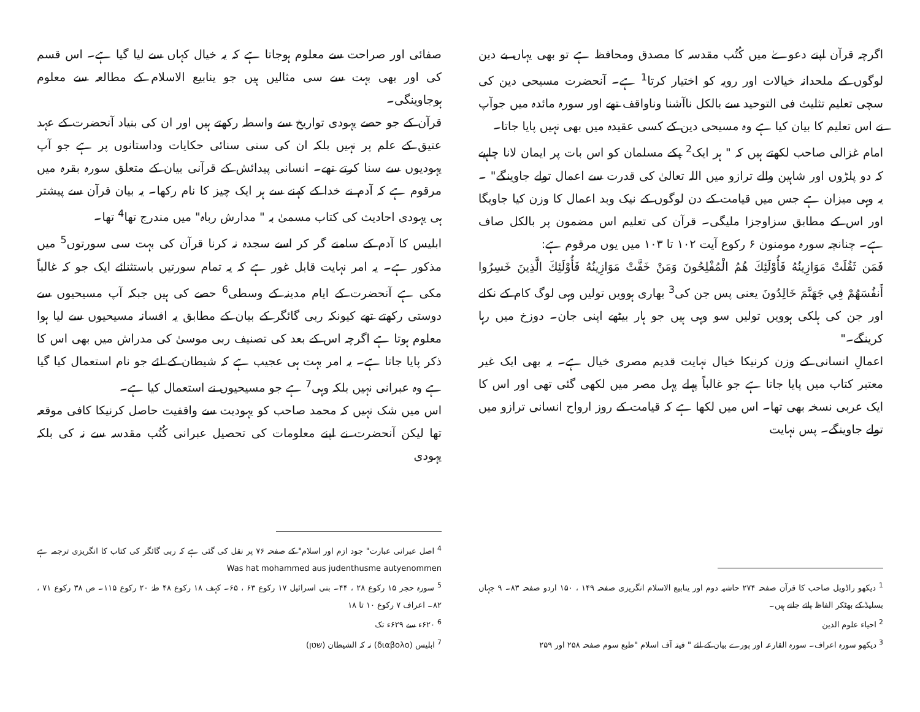اگرچہ قرآن اپنے دعوےٰ میں کُتُب مقدسہ کا مصدق ومحافظ ہے تو بھی یہاں بے دین لوگوں کے ملحدانہ خیالات اور رویہ کو اختیار کرتا<sup>1</sup> ہے۔ آنحضرت مسیحی دین کی سچی تعلیم تثلیث فی التوحید سے بالکل ناآشنا وناواقف تھے اور سورہ مائدہ میں جوآپ نے اس تعلیم کا بیان کیا ہے وہ مسیحی دین کے کسی عقیدہ میں بھی نہیں پایا جاتا۔
امام غزالی صاحب لکھتے ہیں کہ " ہر ایک<sup>2</sup> پکے مسلمان کو اس بات پر ایمان لانا چاہیے کہ دو پلڑوں اور شاہین والے ترازو میں اللہ تعالیٰ کی قدرت سے اعمال تولے جاوینگے" ۔ یہ وہی میزان ہے جس میں قیامت کے دن لوگوں کے نیک وبد اعمال کا وزن کیا جاویگا اور اس کے مطابق سزاوجزا ملیگی۔ قرآن کی تعلیم اس مضمون پر بالکل صاف ہے۔ چنانچہ سورہ مومنون ۶ رکوع آیت ۱۰۲ تا ۱۰۳ میں یوں مرقوم ہے:
فَمَن ثَقُلَتْ مَوَازِينُهُ فَأُوْلَئِكَ هُمُ الْمُفْلِحُونَ وَمَنْ خَفَّتْ مَوَازِينُهُ فَأُوْلَئِكَ الَّذِينَ خَسِرُوا أَنفُسَهُمْ فِي جَهَنَّمَ خَالِدُونَ یعنی پس جن کی<sup>3</sup> بھاری ہوویں تولیں وہی لوگ کام کے نکلے اور جن کی ہلکی ہوویں تولیں سو وہی ہیں جو ہار بیٹھے اپنی جان۔ دوزخ میں رہا کرینگے۔"
اعمالِ انسانی کے وزن کرنیکا خیال نہایت قدیم مصری خیال ہے۔ یہ بھی ایک غیر معتبر کتاب میں پایا جاتا ہے جو غالباً پہلے پہل مصر میں لکھی گئی تھی اور اس کا ایک عربی نسخہ بھی تھا۔ اس میں لکھا ہے کہ قیامت کے روز ارواح انسانی ترازو میں تولے جاوینگے۔ پس نہایت
<sup>1</sup> دیکھو راڈویل صاحب کا قرآن صفحہ ۲۷۴ حاشیہ دوم اور ینابیع الاسلام انگریزی صفحہ ۱۴۹ ، ۱۵۰ اردو صفحہ ۸۳۔ ۹ جہاں بسلیڈ کے بھٹکر الفاظ پائے جاتے ہیں۔
<sup>2</sup> احیاء علوم الدین
<sup>3</sup> دیکھو سورہ اعراف۔ سورہ القارعہ اور پورے بیان کے لئے " فیتہ آف اسلام "طبع سوم صفحہ ۲۵۸ اور ۲۵۹
صفائی اور صراحت سے معلوم ہوجاتا ہے کہ یہ خیال کہاں سے لیا گیا ہے۔ اس قسم کی اور بھی بہت سے سی مثالیں ہیں جو ینابیع الاسلام کے مطالعہ سے معلوم ہوجاوینگی۔
قرآن کے جو حصے یہودی تواریخ سے واسطہ رکھتے ہیں اور ان کی بنیاد آنحضرت کے عہد عتیق کے علم پر نہیں بلکہ ان کی سنی سنائی حکایات وداستانوں پر ہے جو آپ یہودیوں سے سنا کرتے تھے۔ انسانی پیدائش کے قرآنی بیان کے متعلق سورہ بقرہ میں مرقوم ہے کہ آدم نے خدا کے کہنے سے ہر ایک چیز کا نام رکھا۔ یہ بیان قرآن سے پیشتر ہی یہودی احادیث کی کتاب مسمیٰ بہ " مدارش رباہ" میں مندرج تھا<sup>4</sup> تھا۔
ابلیس کا آدم کے سامنے گر کر اسے سجدہ نہ کرنا قرآن کی بہت سی سورتوں<sup>5</sup> میں مذکور ہے۔ یہ امر نہایت قابل غور ہے کہ یہ تمام سورتیں باستثنائے ایک جو کہ غالباً مکی ہے آنحضرت کے ایام مدینہ کے وسطی<sup>6</sup> حصے کی ہیں جبکہ آپ مسیحیوں سے دوستی رکھتے تھے کیونکہ ربی گائگر کے بیان کے مطابق یہ افسانہ مسیحیوں سے لیا ہوا معلوم ہوتا ہے اگرچہ اس کے بعد کی تصنیف ربی موسیٰ کی مدراش میں بھی اس کا ذکر پایا جاتا ہے۔ یہ امر بہت ہی عجیب ہے کہ شیطان کے لئے جو نام استعمال کیا گیا ہے وہ عبرانی نہیں بلکہ وہی<sup>7</sup> ہے جو مسیحیوں نے استعمال کیا ہے۔
اس میں شک نہیں کہ محمد صاحب کو یہودیت سے واقفیت حاصل کرنیکا کافی موقعہ تھا لیکن آنحضرت نے اپنے معلومات کی تحصیل عبرانی کُتُب مقدسہ سے نہ کی بلکہ یہودی
<sup>4</sup> اصل عبرانی عبارت" جود ازم اور اسلام" کے صفحہ ۷۶ پر نقل کی گئی ہے کہ ربی گائگر کی کتاب کا انگریزی ترجمہ ہے Was hat mohammed aus judenthusme autyenommen
<sup>5</sup> سورہ حجر ۱۵ رکوع ۲۸ ، ۴۴۔ بنی اسرائیل ۱۷ رکوع ۶۳ ، ۶۵۔ کہف ۱۸ رکوع ۴۸ طہٰ ۲۰ رکوع ۱۱۵۔ ص ۳۸ رکوع ۷۱ ، ۸۲۔ اعراف ۷ رکوع ۱۰ تا ۱۸
<sup>6</sup> ۶۲۰ء سے ۶۲۹ء تک
<sup>7</sup> ابلیس (διαβολο) نہ کہ الشیطان (שטן)